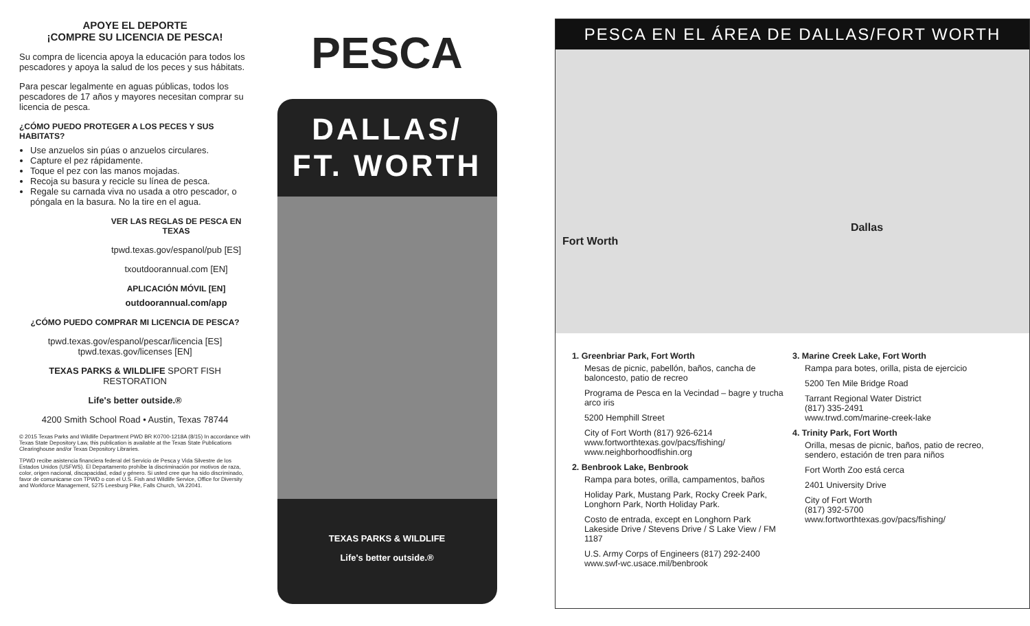APOYE EL DEPORTE
¡COMPRE SU LICENCIA DE PESCA!
Su compra de licencia apoya la educación para todos los pescadores y apoya la salud de los peces y sus hábitats.
Para pescar legalmente en aguas públicas, todos los pescadores de 17 años y mayores necesitan comprar su licencia de pesca.
¿CÓMO PUEDO PROTEGER A LOS PECES Y SUS HABITATS?
Use anzuelos sin púas o anzuelos circulares.
Capture el pez rápidamente.
Toque el pez con las manos mojadas.
Recoja su basura y recicle su línea de pesca.
Regale su carnada viva no usada a otro pescador, o póngala en la basura. No la tire en el agua.
VER LAS REGLAS DE PESCA EN TEXAS
tpwd.texas.gov/espanol/pub [ES]
txoutdoorannual.com [EN]
APLICACIÓN MÓVIL [EN]
outdoorannual.com/app
¿CÓMO PUEDO COMPRAR MI LICENCIA DE PESCA?
tpwd.texas.gov/espanol/pescar/licencia [ES]
tpwd.texas.gov/licenses [EN]
TEXAS PARKS & WILDLIFE SPORT FISH RESTORATION
Life's better outside.®
4200 Smith School Road • Austin, Texas 78744
© 2015 Texas Parks and Wildlife Department PWD BR K0700-1218A (8/15) In accordance with Texas State Depository Law, this publication is available at the Texas State Publications Clearinghouse and/or Texas Depository Libraries.
TPWD recibe asistencia financiera federal del Servicio de Pesca y Vida Silvestre de los Estados Unidos (USFWS). El Departamento prohíbe la discriminación por motivos de raza, color, origen nacional, discapacidad, edad y género. Si usted cree que ha sido discriminado, favor de comunicarse con TPWD o con el U.S. Fish and Wildlife Service, Office for Diversity and Workforce Management, 5275 Leesburg Pike, Falls Church, VA 22041.
PESCA
DALLAS/
FT. WORTH
TEXAS PARKS & WILDLIFE
Life's better outside.®
PESCA EN EL ÁREA DE DALLAS/FORT WORTH
Fort Worth
Dallas
1. Greenbriar Park, Fort Worth
Mesas de picnic, pabellón, baños, cancha de baloncesto, patio de recreo
Programa de Pesca en la Vecindad – bagre y trucha arco iris
5200 Hemphill Street
City of Fort Worth (817) 926-6214
www.fortworthtexas.gov/pacs/fishing/
www.neighborhoodfishin.org
2. Benbrook Lake, Benbrook
Rampa para botes, orilla, campamentos, baños
Holiday Park, Mustang Park, Rocky Creek Park, Longhorn Park, North Holiday Park.
Costo de entrada, except en Longhorn Park
Lakeside Drive / Stevens Drive / S Lake View / FM 1187
U.S. Army Corps of Engineers (817) 292-2400
www.swf-wc.usace.mil/benbrook
3. Marine Creek Lake, Fort Worth
Rampa para botes, orilla, pista de ejercicio
5200 Ten Mile Bridge Road
Tarrant Regional Water District
(817) 335-2491
www.trwd.com/marine-creek-lake
4. Trinity Park, Fort Worth
Orilla, mesas de picnic, baños, patio de recreo, sendero, estación de tren para niños
Fort Worth Zoo está cerca
2401 University Drive
City of Fort Worth
(817) 392-5700
www.fortworthtexas.gov/pacs/fishing/